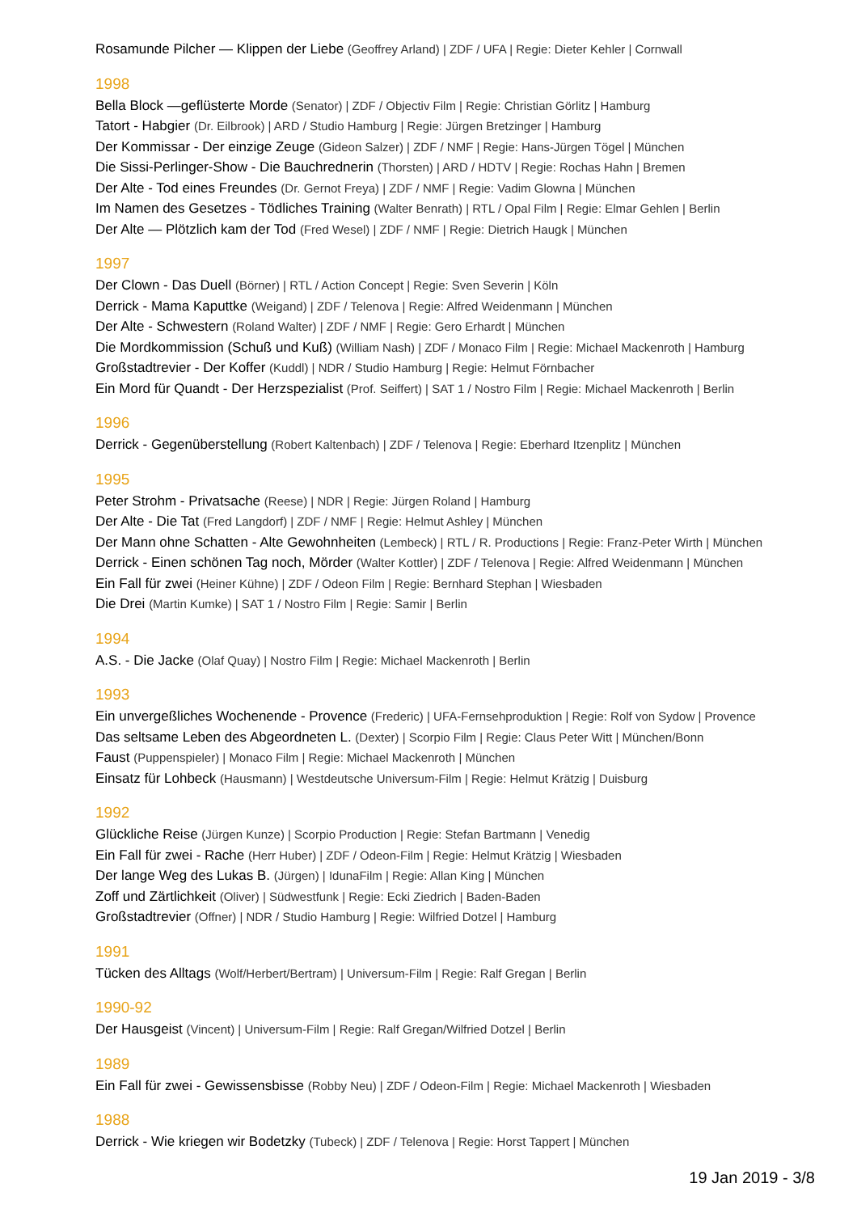Rosamunde Pilcher — Klippen der Liebe (Geoffrey Arland) | ZDF / UFA | Regie: Dieter Kehler | Cornwall
1998
Bella Block —geflüsterte Morde (Senator) | ZDF / Objectiv Film | Regie: Christian Görlitz | Hamburg
Tatort - Habgier (Dr. Eilbrook) | ARD / Studio Hamburg | Regie: Jürgen Bretzinger | Hamburg
Der Kommissar - Der einzige Zeuge (Gideon Salzer) | ZDF / NMF | Regie: Hans-Jürgen Tögel | München
Die Sissi-Perlinger-Show - Die Bauchrednerin (Thorsten) | ARD / HDTV | Regie: Rochas Hahn | Bremen
Der Alte - Tod eines Freundes (Dr. Gernot Freya) | ZDF / NMF | Regie: Vadim Glowna | München
Im Namen des Gesetzes - Tödliches Training (Walter Benrath) | RTL / Opal Film | Regie: Elmar Gehlen | Berlin
Der Alte — Plötzlich kam der Tod (Fred Wesel) | ZDF / NMF | Regie: Dietrich Haugk | München
1997
Der Clown - Das Duell (Börner) | RTL / Action Concept | Regie: Sven Severin | Köln
Derrick - Mama Kaputtke (Weigand) | ZDF / Telenova | Regie: Alfred Weidenmann | München
Der Alte - Schwestern (Roland Walter) | ZDF / NMF | Regie: Gero Erhardt | München
Die Mordkommission (Schuß und Kuß) (William Nash) | ZDF / Monaco Film | Regie: Michael Mackenroth | Hamburg
Großstadtrevier - Der Koffer (Kuddl) | NDR / Studio Hamburg | Regie: Helmut Förnbacher
Ein Mord für Quandt - Der Herzspezialist (Prof. Seiffert) | SAT 1 / Nostro Film | Regie: Michael Mackenroth | Berlin
1996
Derrick - Gegenüberstellung (Robert Kaltenbach) | ZDF / Telenova | Regie: Eberhard Itzenplitz | München
1995
Peter Strohm - Privatsache (Reese) | NDR | Regie: Jürgen Roland | Hamburg
Der Alte - Die Tat (Fred Langdorf) | ZDF / NMF | Regie: Helmut Ashley | München
Der Mann ohne Schatten - Alte Gewohnheiten (Lembeck) | RTL / R. Productions | Regie: Franz-Peter Wirth | München
Derrick - Einen schönen Tag noch, Mörder (Walter Kottler) | ZDF / Telenova | Regie: Alfred Weidenmann | München
Ein Fall für zwei (Heiner Kühne) | ZDF / Odeon Film | Regie: Bernhard Stephan | Wiesbaden
Die Drei (Martin Kumke) | SAT 1 / Nostro Film | Regie: Samir | Berlin
1994
A.S. - Die Jacke (Olaf Quay) | Nostro Film | Regie: Michael Mackenroth | Berlin
1993
Ein unvergeßliches Wochenende - Provence (Frederic) | UFA-Fernsehproduktion | Regie: Rolf von Sydow | Provence
Das seltsame Leben des Abgeordneten L. (Dexter) | Scorpio Film | Regie: Claus Peter Witt | München/Bonn
Faust (Puppenspieler) | Monaco Film | Regie: Michael Mackenroth | München
Einsatz für Lohbeck (Hausmann) | Westdeutsche Universum-Film | Regie: Helmut Krätzig | Duisburg
1992
Glückliche Reise (Jürgen Kunze) | Scorpio Production | Regie: Stefan Bartmann | Venedig
Ein Fall für zwei - Rache (Herr Huber) | ZDF / Odeon-Film | Regie: Helmut Krätzig | Wiesbaden
Der lange Weg des Lukas B. (Jürgen) | IdunaFilm | Regie: Allan King | München
Zoff und Zärtlichkeit (Oliver) | Südwestfunk | Regie: Ecki Ziedrich | Baden-Baden
Großstadtrevier (Offner) | NDR / Studio Hamburg | Regie: Wilfried Dotzel | Hamburg
1991
Tücken des Alltags (Wolf/Herbert/Bertram) | Universum-Film | Regie: Ralf Gregan | Berlin
1990-92
Der Hausgeist (Vincent) | Universum-Film | Regie: Ralf Gregan/Wilfried Dotzel | Berlin
1989
Ein Fall für zwei - Gewissensbisse (Robby Neu) | ZDF / Odeon-Film | Regie: Michael Mackenroth | Wiesbaden
1988
Derrick - Wie kriegen wir Bodetzky (Tubeck) | ZDF / Telenova | Regie: Horst Tappert | München
19 Jan 2019 - 3/8